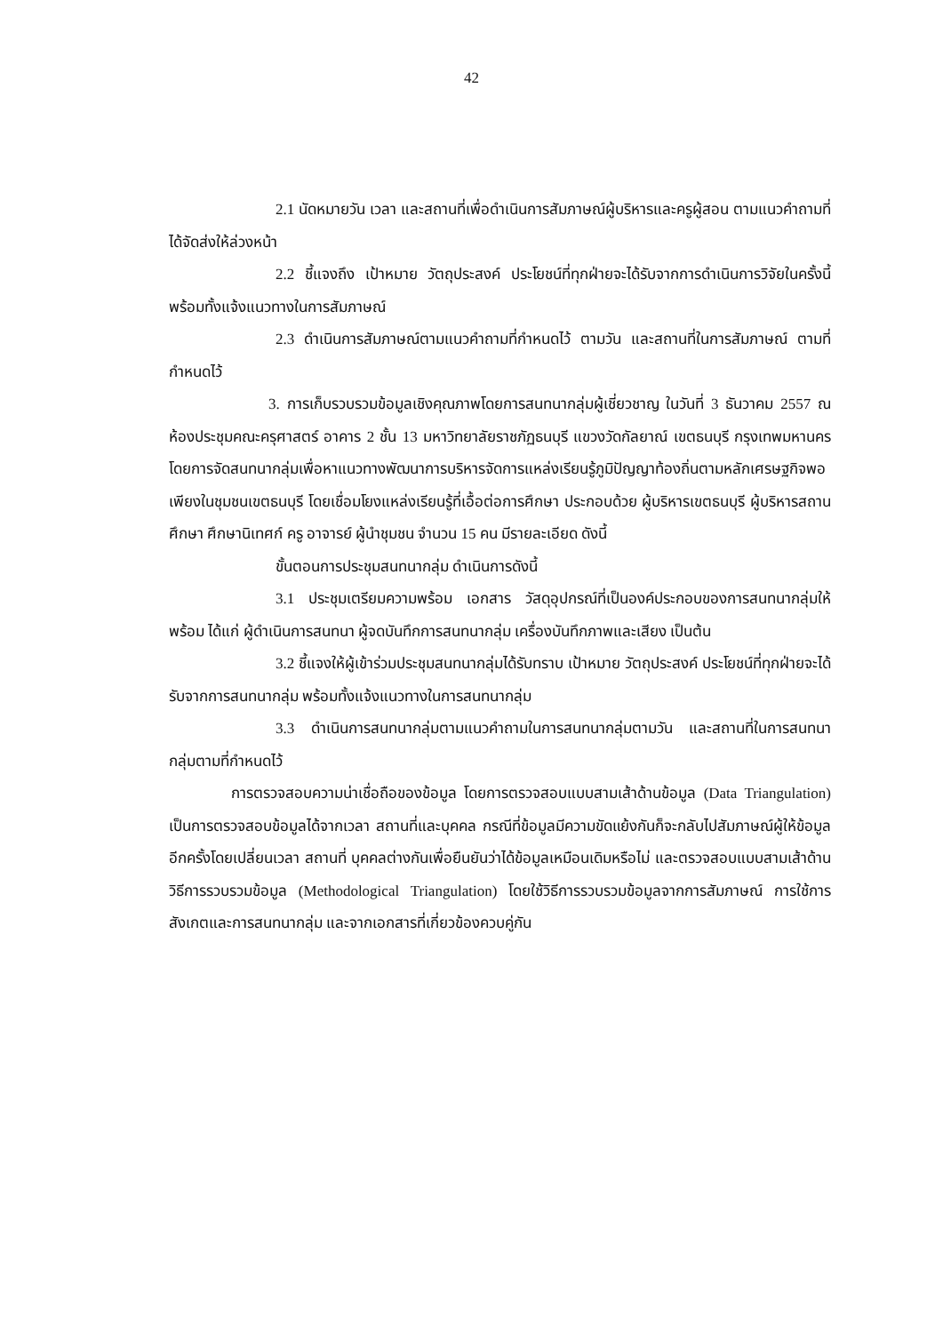42
2.1 นัดหมายวัน เวลา และสถานที่เพื่อดำเนินการสัมภาษณ์ผู้บริหารและครูผู้สอน ตามแนวคำถามที่ได้จัดส่งให้ล่วงหน้า
2.2 ชี้แจงถึง เป้าหมาย วัตถุประสงค์ ประโยชน์ที่ทุกฝ่ายจะได้รับจากการดำเนินการวิจัยในครั้งนี้ พร้อมทั้งแจ้งแนวทางในการสัมภาษณ์
2.3 ดำเนินการสัมภาษณ์ตามแนวคำถามที่กำหนดไว้ ตามวัน และสถานที่ในการสัมภาษณ์ ตามที่กำหนดไว้
3. การเก็บรวบรวมข้อมูลเชิงคุณภาพโดยการสนทนากลุ่มผู้เชี่ยวชาญ ในวันที่ 3 ธันวาคม 2557 ณ ห้องประชุมคณะครุศาสตร์ อาคาร 2 ชั้น 13 มหาวิทยาลัยราชภัฏธนบุรี แขวงวัดกัลยาณ์ เขตธนบุรี กรุงเทพมหานคร โดยการจัดสนทนากลุ่มเพื่อหาแนวทางพัฒนาการบริหารจัดการแหล่งเรียนรู้ภูมิปัญญาท้องถิ่นตามหลักเศรษฐกิจพอเพียงในชุมชนเขตธนบุรี โดยเชื่อมโยงแหล่งเรียนรู้ที่เอื้อต่อการศึกษา ประกอบด้วย ผู้บริหารเขตธนบุรี ผู้บริหารสถานศึกษา ศึกษานิเทศก์ ครู อาจารย์ ผู้นำชุมชน จำนวน 15 คน มีรายละเอียด ดังนี้
ขั้นตอนการประชุมสนทนากลุ่ม ดำเนินการดังนี้
3.1 ประชุมเตรียมความพร้อม เอกสาร วัสดุอุปกรณ์ที่เป็นองค์ประกอบของการสนทนากลุ่มให้พร้อม ได้แก่ ผู้ดำเนินการสนทนา ผู้จดบันทึกการสนทนากลุ่ม เครื่องบันทึกภาพและเสียง เป็นต้น
3.2 ชี้แจงให้ผู้เข้าร่วมประชุมสนทนากลุ่มได้รับทราบ เป้าหมาย วัตถุประสงค์ ประโยชน์ที่ทุกฝ่ายจะได้รับจากการสนทนากลุ่ม พร้อมทั้งแจ้งแนวทางในการสนทนากลุ่ม
3.3 ดำเนินการสนทนากลุ่มตามแนวคำถามในการสนทนากลุ่มตามวัน และสถานที่ในการสนทนากลุ่มตามที่กำหนดไว้
การตรวจสอบความน่าเชื่อถือของข้อมูล โดยการตรวจสอบแบบสามเส้าด้านข้อมูล (Data Triangulation) เป็นการตรวจสอบข้อมูลได้จากเวลา สถานที่และบุคคล กรณีที่ข้อมูลมีความขัดแย้งกันก็จะกลับไปสัมภาษณ์ผู้ให้ข้อมูลอีกครั้งโดยเปลี่ยนเวลา สถานที่ บุคคลต่างกันเพื่อยืนยันว่าได้ข้อมูลเหมือนเดิมหรือไม่ และตรวจสอบแบบสามเส้าด้านวิธีการรวบรวมข้อมูล (Methodological Triangulation) โดยใช้วิธีการรวบรวมข้อมูลจากการสัมภาษณ์ การใช้การสังเกตและการสนทนากลุ่ม และจากเอกสารที่เกี่ยวข้องควบคู่กัน